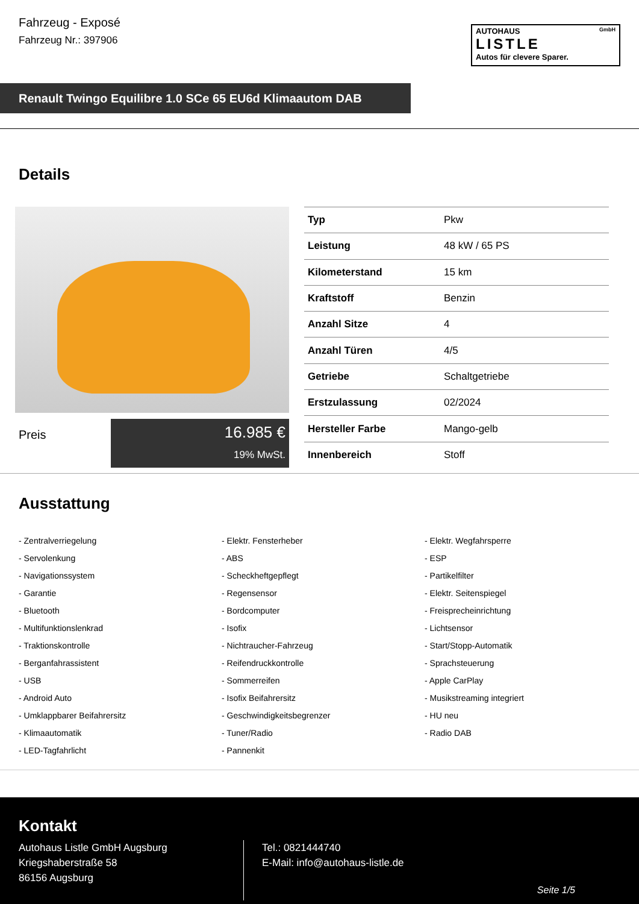Fahrzeug - Exposé
Fahrzeug Nr.: 397906
AUTOHAUS GmbH
LISTLE
Autos für clevere Sparer.
Renault Twingo Equilibre 1.0 SCe 65 EU6d Klimaautom DAB
Details
Preis
16.985 €
19% MwSt.
| Typ | Pkw |
| Leistung | 48 kW / 65 PS |
| Kilometerstand | 15 km |
| Kraftstoff | Benzin |
| Anzahl Sitze | 4 |
| Anzahl Türen | 4/5 |
| Getriebe | Schaltgetriebe |
| Erstzulassung | 02/2024 |
| Hersteller Farbe | Mango-gelb |
| Innenbereich | Stoff |
Ausstattung
- Zentralverriegelung
- Elektr. Fensterheber
- Elektr. Wegfahrsperre
- Servolenkung
- ABS
- ESP
- Navigationssystem
- Scheckheftgepflegt
- Partikelfilter
- Garantie
- Regensensor
- Elektr. Seitenspiegel
- Bluetooth
- Bordcomputer
- Freisprecheinrichtung
- Multifunktionslenkrad
- Isofix
- Lichtsensor
- Traktionskontrolle
- Nichtraucher-Fahrzeug
- Start/Stopp-Automatik
- Berganfahrassistent
- Reifendruckkontrolle
- Sprachsteuerung
- USB
- Sommerreifen
- Apple CarPlay
- Android Auto
- Isofix Beifahrersitz
- Musikstreaming integriert
- Umklappbarer Beifahrersitz
- Geschwindigkeitsbegrenzer
- HU neu
- Klimaautomatik
- Tuner/Radio
- Radio DAB
- LED-Tagfahrlicht
- Pannenkit
Kontakt
Autohaus Listle GmbH Augsburg
Kriegshaberstraße 58
86156 Augsburg
Tel.: 0821444740
E-Mail: info@autohaus-listle.de
Seite 1/5